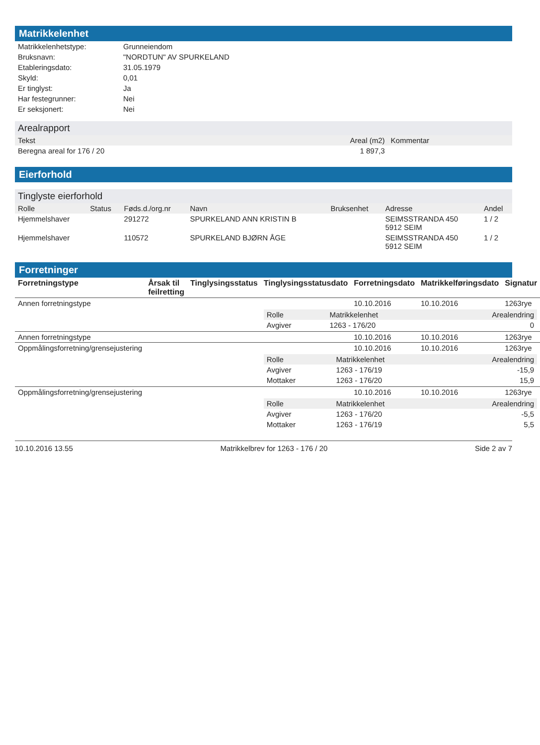Matrikkelenhet
| Matrikkelenhetstype: | Grunneiendom |
| Bruksnavn: | "NORDTUN" AV SPURKELAND |
| Etableringsdato: | 31.05.1979 |
| Skyld: | 0,01 |
| Er tinglyst: | Ja |
| Har festegrunner: | Nei |
| Er seksjonert: | Nei |
Arealrapport
| Tekst | Areal (m2) | Kommentar |
| --- | --- | --- |
| Beregna areal for 176 / 20 | 1 897,3 | |
Eierforhold
Tinglyste eierforhold
| Rolle | Status | Føds.d./org.nr | Navn | Bruksenhet | Adresse | Andel |
| --- | --- | --- | --- | --- | --- | --- |
| Hjemmelshaver | | 291272 | SPURKELAND ANN KRISTIN B | | SEIMSSTRANDA 450 5912 SEIM | 1 / 2 |
| Hjemmelshaver | | 110572 | SPURKELAND BJØRN ÅGE | | SEIMSSTRANDA 450 5912 SEIM | 1 / 2 |
Forretninger
| Forretningstype | Årsak til feilretting | Tinglysingsstatus | Tinglysingsstatusdato | Forretningsdato | Matrikkelføringsdato | Signatur |
| --- | --- | --- | --- | --- | --- | --- |
| Annen forretningstype | | | | 10.10.2016 | 10.10.2016 | 1263rye |
| | | | / Rolle / Matrikkelenhet / Arealendring / / --- / --- / --- / / Avgiver / 1263 - 176/20 / 0 / | | | |
| Annen forretningstype | | | | 10.10.2016 | 10.10.2016 | 1263rye |
| Oppmålingsforretning/grensejustering | | | | 10.10.2016 | 10.10.2016 | 1263rye |
| | | | / Rolle / Matrikkelenhet / Arealendring / / --- / --- / --- / / Avgiver / 1263 - 176/19 / -15,9 / / Mottaker / 1263 - 176/20 / 15,9 / | | | |
| Oppmålingsforretning/grensejustering | | | | 10.10.2016 | 10.10.2016 | 1263rye |
| | | | / Rolle / Matrikkelenhet / Arealendring / / --- / --- / --- / / Avgiver / 1263 - 176/20 / -5,5 / / Mottaker / 1263 - 176/19 / 5,5 / | | | |
10.10.2016 13.55 Matrikkelbrev for 1263 - 176 / 20 Side 2 av 7